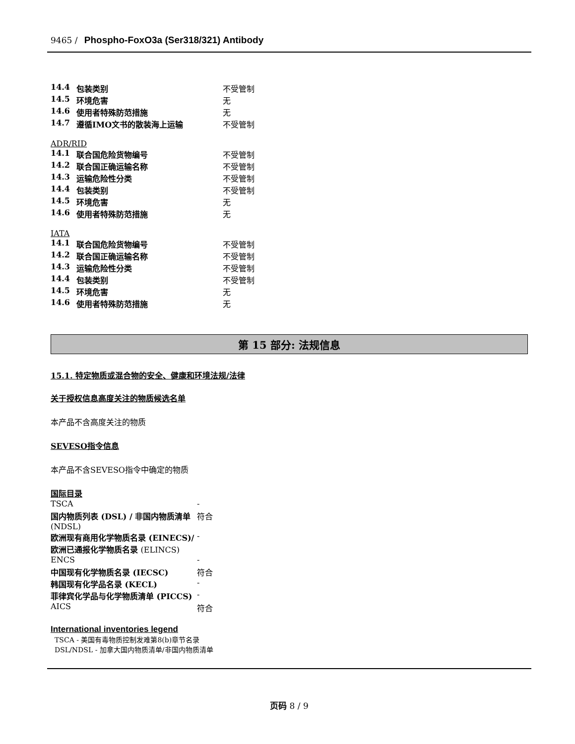9465 / Phospho-FoxO3a (Ser318/321) Antibody
| 14.4 | 包装类别 | 不受管制 |
| 14.5 | 环境危害 | 无 |
| 14.6 | 使用者特殊防范措施 | 无 |
| 14.7 | 遵循IMO文书的散装海上运输 | 不受管制 |
ADR/RID
| 14.1 | 联合国危险货物编号 | 不受管制 |
| 14.2 | 联合国正确运输名称 | 不受管制 |
| 14.3 | 运输危险性分类 | 不受管制 |
| 14.4 | 包装类别 | 不受管制 |
| 14.5 | 环境危害 | 无 |
| 14.6 | 使用者特殊防范措施 | 无 |
IATA
| 14.1 | 联合国危险货物编号 | 不受管制 |
| 14.2 | 联合国正确运输名称 | 不受管制 |
| 14.3 | 运输危险性分类 | 不受管制 |
| 14.4 | 包装类别 | 不受管制 |
| 14.5 | 环境危害 | 无 |
| 14.6 | 使用者特殊防范措施 | 无 |
第 15 部分: 法规信息
15.1. 特定物质或混合物的安全、健康和环境法规/法律
关于授权信息高度关注的物质候选名单
本产品不含高度关注的物质
SEVESO指令信息
本产品不含SEVESO指令中确定的物质
国际目录
| TSCA | - |
| 国内物质列表 (DSL) / 非国内物质清单 (NDSL) | 符合 |
| 欧洲现有商用化学物质名录 (EINECS)/欧洲已通报化学物质名录 (ELINCS) | - |
| ENCS | - |
| 中国现有化学物质名录 (IECSC) | 符合 |
| 韩国现有化学品名录 (KECL) | - |
| 菲律宾化学品与化学物质清单 (PICCS) | - |
| AICS | 符合 |
International inventories legend
TSCA - 美国有毒物质控制发难第8(b)章节名录
DSL/NDSL - 加拿大国内物质清单/非国内物质清单
页码 8 / 9